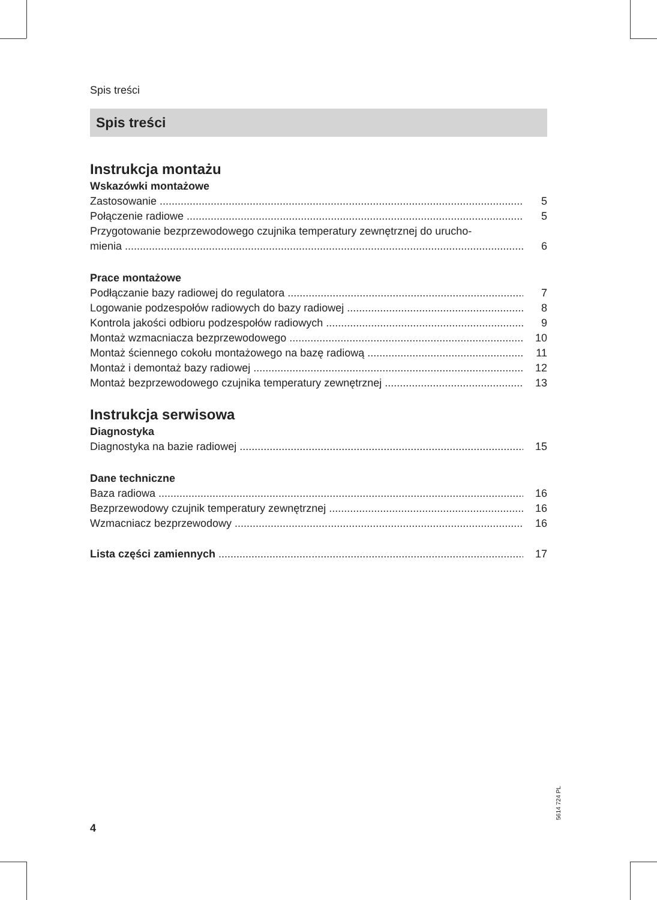Spis treści
Spis treści
Instrukcja montażu
Wskazówki montażowe
Zastosowanie 5
Połączenie radiowe 5
Przygotowanie bezprzewodowego czujnika temperatury zewnętrznej do urucho-
mienia 6
Prace montażowe
Podłączanie bazy radiowej do regulatora 7
Logowanie podzespołów radiowych do bazy radiowej 8
Kontrola jakości odbioru podzespołów radiowych 9
Montaż wzmacniacza bezprzewodowego 10
Montaż ściennego cokołu montażowego na bazę radiową 11
Montaż i demontaż bazy radiowej 12
Montaż bezprzewodowego czujnika temperatury zewnętrznej 13
Instrukcja serwisowa
Diagnostyka
Diagnostyka na bazie radiowej 15
Dane techniczne
Baza radiowa 16
Bezprzewodowy czujnik temperatury zewnętrznej 16
Wzmacniacz bezprzewodowy 16
Lista części zamiennych 17
5614 724 PL
4